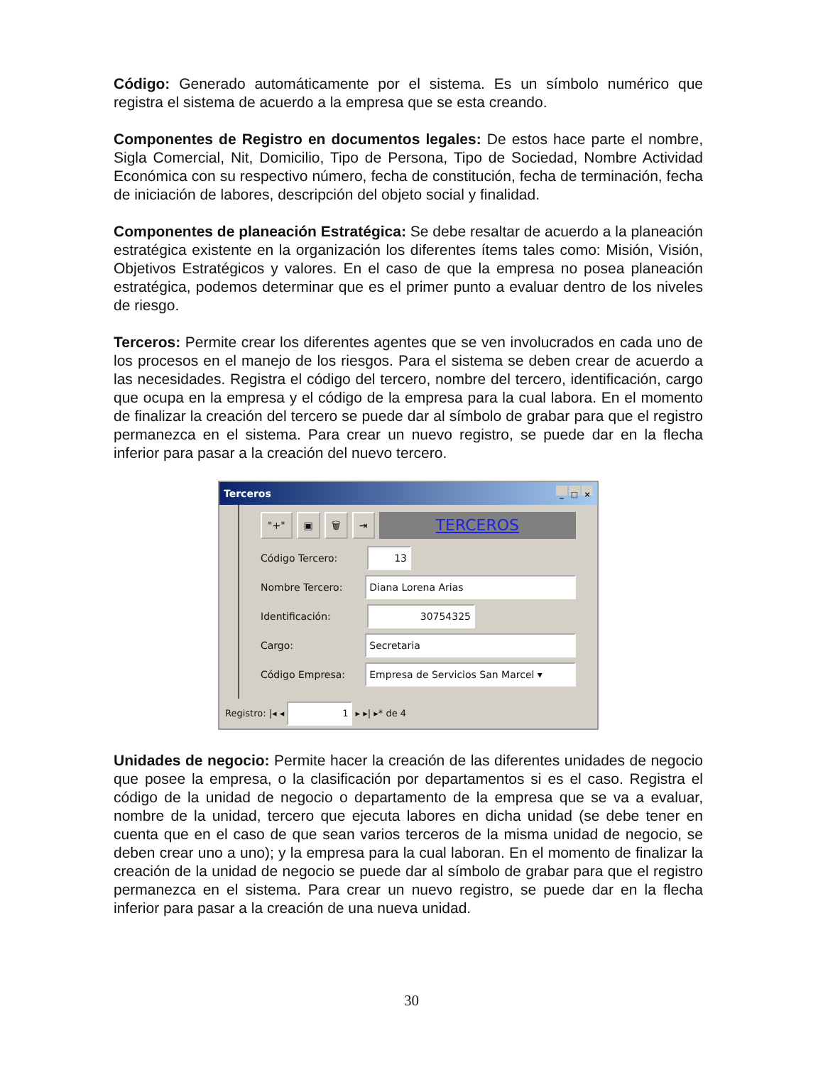Código: Generado automáticamente por el sistema. Es un símbolo numérico que registra el sistema de acuerdo a la empresa que se esta creando.
Componentes de Registro en documentos legales: De estos hace parte el nombre, Sigla Comercial, Nit, Domicilio, Tipo de Persona, Tipo de Sociedad, Nombre Actividad Económica con su respectivo número, fecha de constitución, fecha de terminación, fecha de iniciación de labores, descripción del objeto social y finalidad.
Componentes de planeación Estratégica: Se debe resaltar de acuerdo a la planeación estratégica existente en la organización los diferentes ítems tales como: Misión, Visión, Objetivos Estratégicos y valores. En el caso de que la empresa no posea planeación estratégica, podemos determinar que es el primer punto a evaluar dentro de los niveles de riesgo.
Terceros: Permite crear los diferentes agentes que se ven involucrados en cada uno de los procesos en el manejo de los riesgos. Para el sistema se deben crear de acuerdo a las necesidades. Registra el código del tercero, nombre del tercero, identificación, cargo que ocupa en la empresa y el código de la empresa para la cual labora. En el momento de finalizar la creación del tercero se puede dar al símbolo de grabar para que el registro permanezca en el sistema. Para crear un nuevo registro, se puede dar en la flecha inferior para pasar a la creación del nuevo tercero.
Terceros _ □ ×
"+" ▣ 🗑 ⇥ TERCEROS
Código Tercero: 13
Nombre Tercero: Diana Lorena Arias
Identificación: 30754325
Cargo: Secretaria
Código Empresa: Empresa de Servicios San Marcel ▾
Registro: |◂ ◂ 1 ▸ ▸| ▸* de 4
Unidades de negocio: Permite hacer la creación de las diferentes unidades de negocio que posee la empresa, o la clasificación por departamentos si es el caso. Registra el código de la unidad de negocio o departamento de la empresa que se va a evaluar, nombre de la unidad, tercero que ejecuta labores en dicha unidad (se debe tener en cuenta que en el caso de que sean varios terceros de la misma unidad de negocio, se deben crear uno a uno); y la empresa para la cual laboran. En el momento de finalizar la creación de la unidad de negocio se puede dar al símbolo de grabar para que el registro permanezca en el sistema. Para crear un nuevo registro, se puede dar en la flecha inferior para pasar a la creación de una nueva unidad.
30